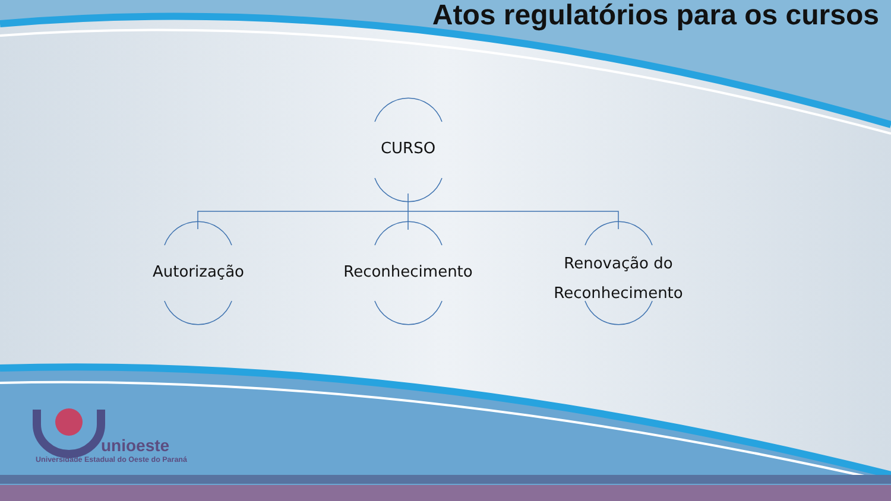Atos regulatórios para os cursos
CURSO
Autorização Reconhecimento
Renovação do Reconhecimento
unioeste
Universidade Estadual do Oeste do Paraná